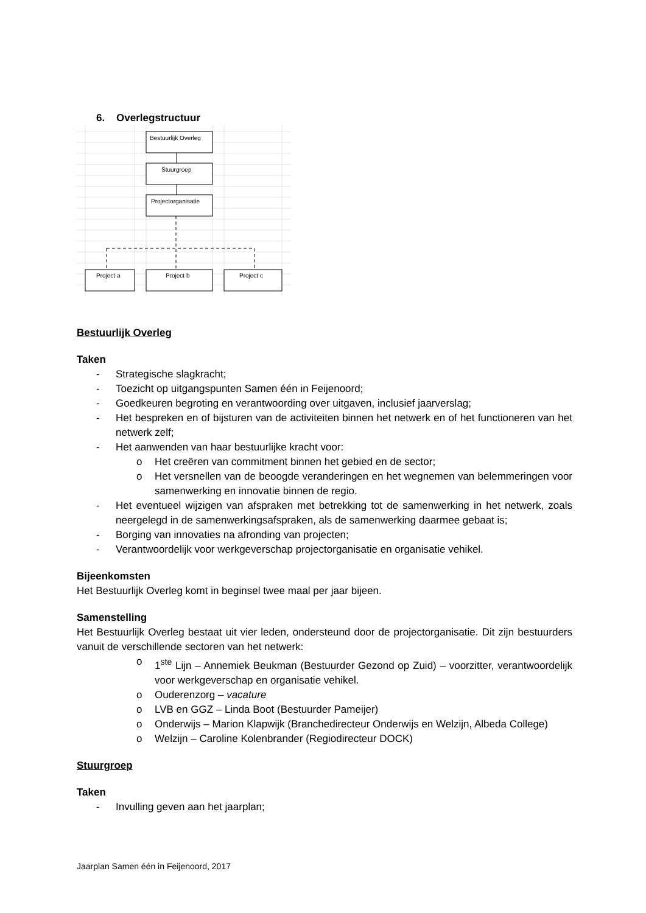6. Overlegstructuur
Bestuurlijk Overleg
Stuurgroep
Projectorganisatie
Project a
Project b
Project c
Bestuurlijk Overleg
Taken
- Strategische slagkracht;
- Toezicht op uitgangspunten Samen één in Feijenoord;
- Goedkeuren begroting en verantwoording over uitgaven, inclusief jaarverslag;
- Het bespreken en of bijsturen van de activiteiten binnen het netwerk en of het functioneren van het netwerk zelf;
- Het aanwenden van haar bestuurlijke kracht voor:
o Het creëren van commitment binnen het gebied en de sector;
o Het versnellen van de beoogde veranderingen en het wegnemen van belemmeringen voor samenwerking en innovatie binnen de regio.
- Het eventueel wijzigen van afspraken met betrekking tot de samenwerking in het netwerk, zoals neergelegd in de samenwerkingsafspraken, als de samenwerking daarmee gebaat is;
- Borging van innovaties na afronding van projecten;
- Verantwoordelijk voor werkgeverschap projectorganisatie en organisatie vehikel.
Bijeenkomsten
Het Bestuurlijk Overleg komt in beginsel twee maal per jaar bijeen.
Samenstelling
Het Bestuurlijk Overleg bestaat uit vier leden, ondersteund door de projectorganisatie. Dit zijn bestuurders vanuit de verschillende sectoren van het netwerk:
o 1<sup>ste</sup> Lijn – Annemiek Beukman (Bestuurder Gezond op Zuid) – voorzitter, verantwoordelijk voor werkgeverschap en organisatie vehikel.
o Ouderenzorg – vacature
o LVB en GGZ – Linda Boot (Bestuurder Pameijer)
o Onderwijs – Marion Klapwijk (Branchedirecteur Onderwijs en Welzijn, Albeda College)
o Welzijn – Caroline Kolenbrander (Regiodirecteur DOCK)
Stuurgroep
Taken
- Invulling geven aan het jaarplan;
Jaarplan Samen één in Feijenoord, 2017